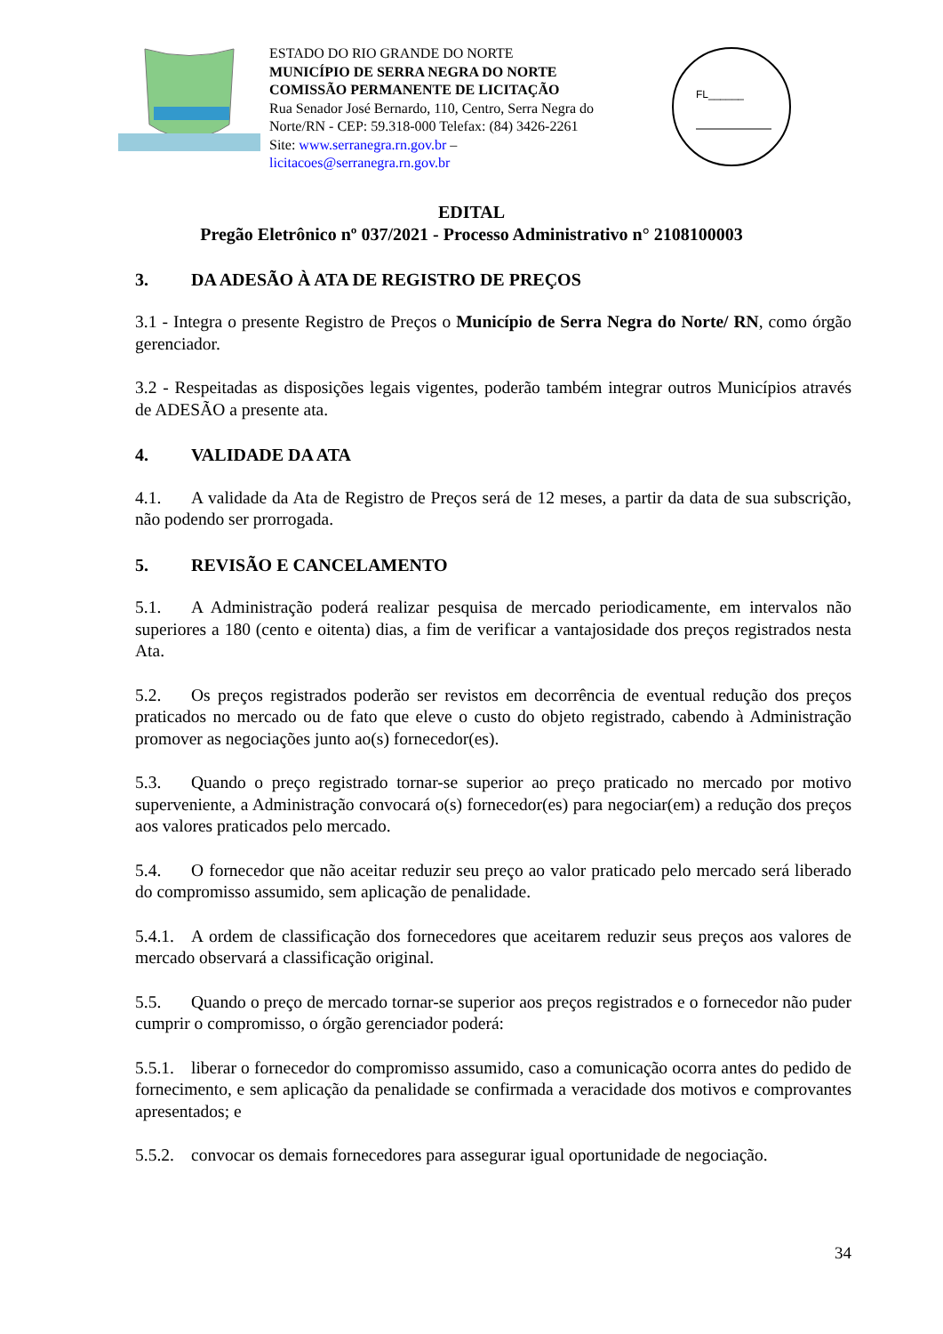ESTADO DO RIO GRANDE DO NORTE
MUNICÍPIO DE SERRA NEGRA DO NORTE
COMISSÃO PERMANENTE DE LICITAÇÃO
Rua Senador José Bernardo, 110, Centro, Serra Negra do Norte/RN - CEP: 59.318-000 Telefax: (84) 3426-2261
Site: www.serranegra.rn.gov.br –
licitacoes@serranegra.rn.gov.br
FL______
EDITAL
Pregão Eletrônico nº 037/2021 - Processo Administrativo n° 2108100003
3. DA ADESÃO À ATA DE REGISTRO DE PREÇOS
3.1 - Integra o presente Registro de Preços o Município de Serra Negra do Norte/ RN, como órgão gerenciador.
3.2 - Respeitadas as disposições legais vigentes, poderão também integrar outros Municípios através de ADESÃO a presente ata.
4. VALIDADE DA ATA
4.1. A validade da Ata de Registro de Preços será de 12 meses, a partir da data de sua subscrição, não podendo ser prorrogada.
5. REVISÃO E CANCELAMENTO
5.1. A Administração poderá realizar pesquisa de mercado periodicamente, em intervalos não superiores a 180 (cento e oitenta) dias, a fim de verificar a vantajosidade dos preços registrados nesta Ata.
5.2. Os preços registrados poderão ser revistos em decorrência de eventual redução dos preços praticados no mercado ou de fato que eleve o custo do objeto registrado, cabendo à Administração promover as negociações junto ao(s) fornecedor(es).
5.3. Quando o preço registrado tornar-se superior ao preço praticado no mercado por motivo superveniente, a Administração convocará o(s) fornecedor(es) para negociar(em) a redução dos preços aos valores praticados pelo mercado.
5.4. O fornecedor que não aceitar reduzir seu preço ao valor praticado pelo mercado será liberado do compromisso assumido, sem aplicação de penalidade.
5.4.1. A ordem de classificação dos fornecedores que aceitarem reduzir seus preços aos valores de mercado observará a classificação original.
5.5. Quando o preço de mercado tornar-se superior aos preços registrados e o fornecedor não puder cumprir o compromisso, o órgão gerenciador poderá:
5.5.1. liberar o fornecedor do compromisso assumido, caso a comunicação ocorra antes do pedido de fornecimento, e sem aplicação da penalidade se confirmada a veracidade dos motivos e comprovantes apresentados; e
5.5.2. convocar os demais fornecedores para assegurar igual oportunidade de negociação.
34